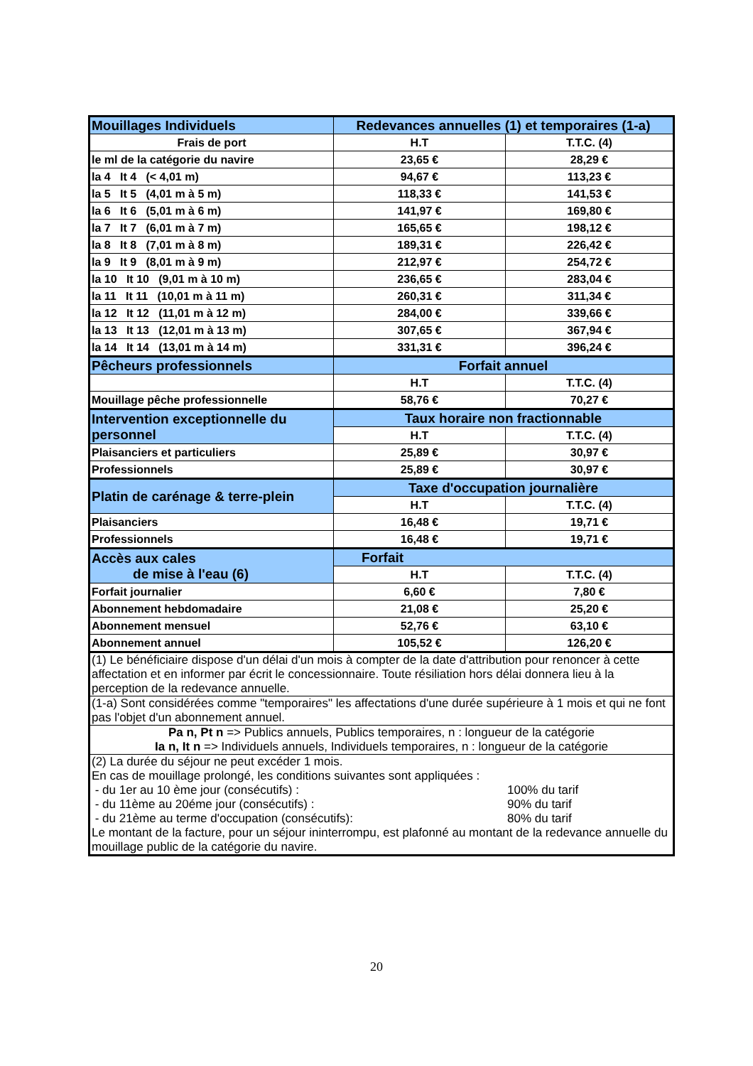| Mouillages Individuels | Redevances annuelles (1) et temporaires (1-a) | |
| Frais de port | H.T | T.T.C. (4) |
| le ml de la catégorie du navire | 23,65 € | 28,29 € |
| la 4 It 4 (< 4,01 m) | 94,67 € | 113,23 € |
| la 5 It 5 (4,01 m à 5 m) | 118,33 € | 141,53 € |
| la 6 It 6 (5,01 m à 6 m) | 141,97 € | 169,80 € |
| la 7 It 7 (6,01 m à 7 m) | 165,65 € | 198,12 € |
| la 8 It 8 (7,01 m à 8 m) | 189,31 € | 226,42 € |
| la 9 It 9 (8,01 m à 9 m) | 212,97 € | 254,72 € |
| la 10 It 10 (9,01 m à 10 m) | 236,65 € | 283,04 € |
| la 11 It 11 (10,01 m à 11 m) | 260,31 € | 311,34 € |
| la 12 It 12 (11,01 m à 12 m) | 284,00 € | 339,66 € |
| la 13 It 13 (12,01 m à 13 m) | 307,65 € | 367,94 € |
| la 14 It 14 (13,01 m à 14 m) | 331,31 € | 396,24 € |
| Pêcheurs professionnels | Forfait annuel | |
| | H.T | T.T.C. (4) |
| Mouillage pêche professionnelle | 58,76 € | 70,27 € |
| Intervention exceptionnelle du personnel | Taux horaire non fractionnable | |
| | H.T | T.T.C. (4) |
| Plaisanciers et particuliers | 25,89 € | 30,97 € |
| Professionnels | 25,89 € | 30,97 € |
| Platin de carénage & terre-plein | Taxe d'occupation journalière | |
| | H.T | T.T.C. (4) |
| Plaisanciers | 16,48 € | 19,71 € |
| Professionnels | 16,48 € | 19,71 € |
| Accès aux cales de mise à l'eau (6) | Forfait | |
| | H.T | T.T.C. (4) |
| Forfait journalier | 6,60 € | 7,80 € |
| Abonnement hebdomadaire | 21,08 € | 25,20 € |
| Abonnement mensuel | 52,76 € | 63,10 € |
| Abonnement annuel | 105,52 € | 126,20 € |
| (1) Le bénéficiaire dispose d'un délai d'un mois à compter de la date d'attribution pour renoncer à cette affectation et en informer par écrit le concessionnaire. Toute résiliation hors délai donnera lieu à la perception de la redevance annuelle. | | |
| (1-a) Sont considérées comme "temporaires" les affectations d'une durée supérieure à 1 mois et qui ne font pas l'objet d'un abonnement annuel. | | |
| Pa n, Pt n => Publics annuels, Publics temporaires, n : longueur de la catégorie Ia n, It n => Individuels annuels, Individuels temporaires, n : longueur de la catégorie | | |
| (2) La durée du séjour ne peut excéder 1 mois. En cas de mouillage prolongé, les conditions suivantes sont appliquées : - du 1er au 10 ème jour (consécutifs) : 100% du tarif - du 11ème au 20éme jour (consécutifs) : 90% du tarif - du 21ème au terme d'occupation (consécutifs): 80% du tarif Le montant de la facture, pour un séjour ininterrompu, est plafonné au montant de la redevance annuelle du mouillage public de la catégorie du navire. | | |
20